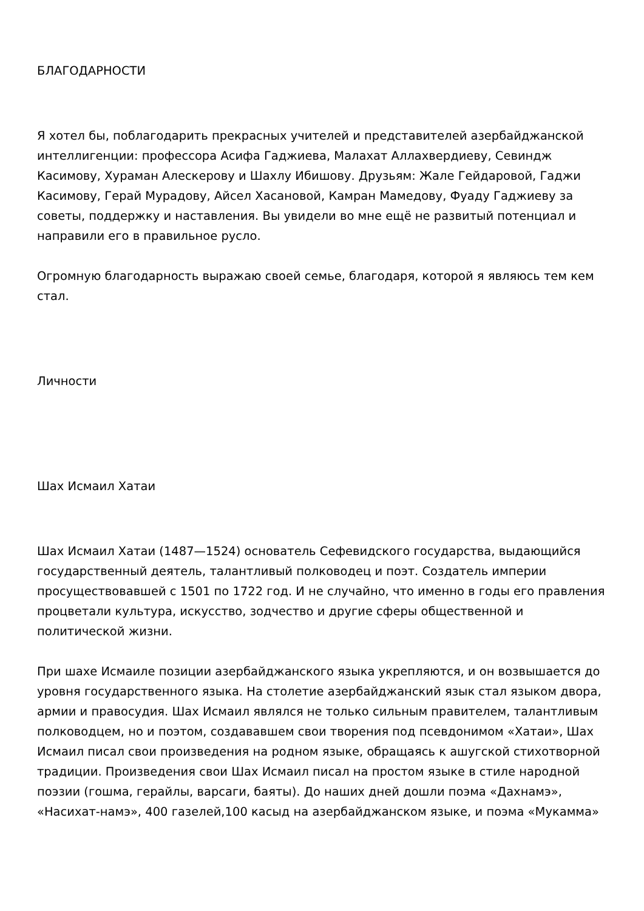БЛАГОДАРНОСТИ
Я хотел бы, поблагодарить прекрасных учителей и представителей азербайджанской интеллигенции: профессора Асифа Гаджиева, Малахат Аллахвердиеву, Севиндж Касимову, Хураман Алескерову и Шахлу Ибишову. Друзьям: Жале Гейдаровой, Гаджи Касимову, Герай Мурадову, Айсел Хасановой, Камран Мамедову, Фуаду Гаджиеву за советы, поддержку и наставления. Вы увидели во мне ещё не развитый потенциал и направили его в правильное русло.
Огромную благодарность выражаю своей семье, благодаря, которой я являюсь тем кем стал.
Личности
Шах Исмаил Хатаи
Шах Исмаил Хатаи (1487—1524) основатель Сефевидского государства, выдающийся государственный деятель, талантливый полководец и поэт. Создатель империи просуществовавшей с 1501 по 1722 год. И не случайно, что именно в годы его правления процветали культура, искусство, зодчество и другие сферы общественной и политической жизни.
При шахе Исмаиле позиции азербайджанского языка укрепляются, и он возвышается до уровня государственного языка. На столетие азербайджанский язык стал языком двора, армии и правосудия. Шах Исмаил являлся не только сильным правителем, талантливым полководцем, но и поэтом, создававшем свои творения под псевдонимом «Хатаи», Шах Исмаил писал свои произведения на родном языке, обращаясь к ашугской стихотворной традиции. Произведения свои Шах Исмаил писал на простом языке в стиле народной поэзии (гошма, герайлы, варсаги, баяты). До наших дней дошли поэма «Дахнамэ», «Насихат-намэ», 400 газелей,100 касыд на азербайджанском языке, и поэма «Мукамма»